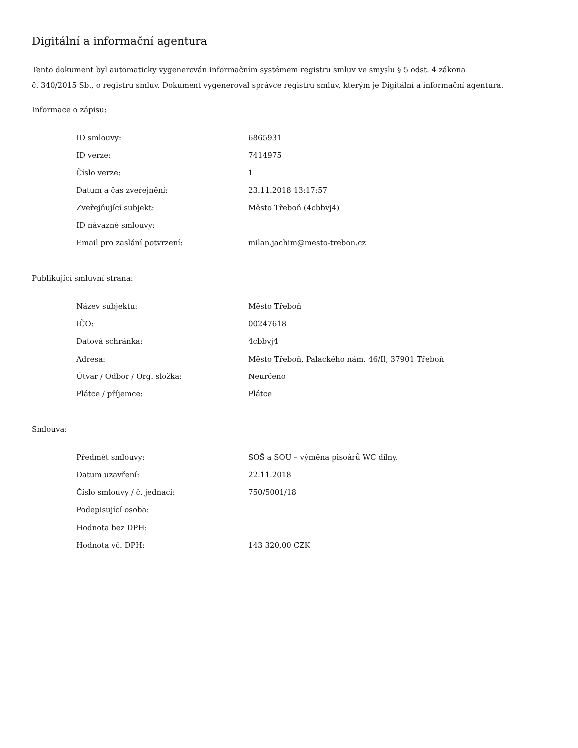Digitální a informační agentura
Tento dokument byl automaticky vygenerován informačním systémem registru smluv ve smyslu § 5 odst. 4 zákona
č. 340/2015 Sb., o registru smluv. Dokument vygeneroval správce registru smluv, kterým je Digitální a informační agentura.
Informace o zápisu:
| ID smlouvy: | 6865931 |
| ID verze: | 7414975 |
| Číslo verze: | 1 |
| Datum a čas zveřejnění: | 23.11.2018 13:17:57 |
| Zveřejňující subjekt: | Město Třeboň (4cbbvj4) |
| ID návazné smlouvy: | |
| Email pro zaslání potvrzení: | milan.jachim@mesto-trebon.cz |
Publikující smluvní strana:
| Název subjektu: | Město Třeboň |
| IČO: | 00247618 |
| Datová schránka: | 4cbbvj4 |
| Adresa: | Město Třeboň, Palackého nám. 46/II, 37901 Třeboň |
| Útvar / Odbor / Org. složka: | Neurčeno |
| Plátce / příjemce: | Plátce |
Smlouva:
| Předmět smlouvy: | SOŠ a SOU – výměna pisoárů WC dílny. |
| Datum uzavření: | 22.11.2018 |
| Číslo smlouvy / č. jednací: | 750/5001/18 |
| Podepisující osoba: | |
| Hodnota bez DPH: | |
| Hodnota vč. DPH: | 143 320,00 CZK |